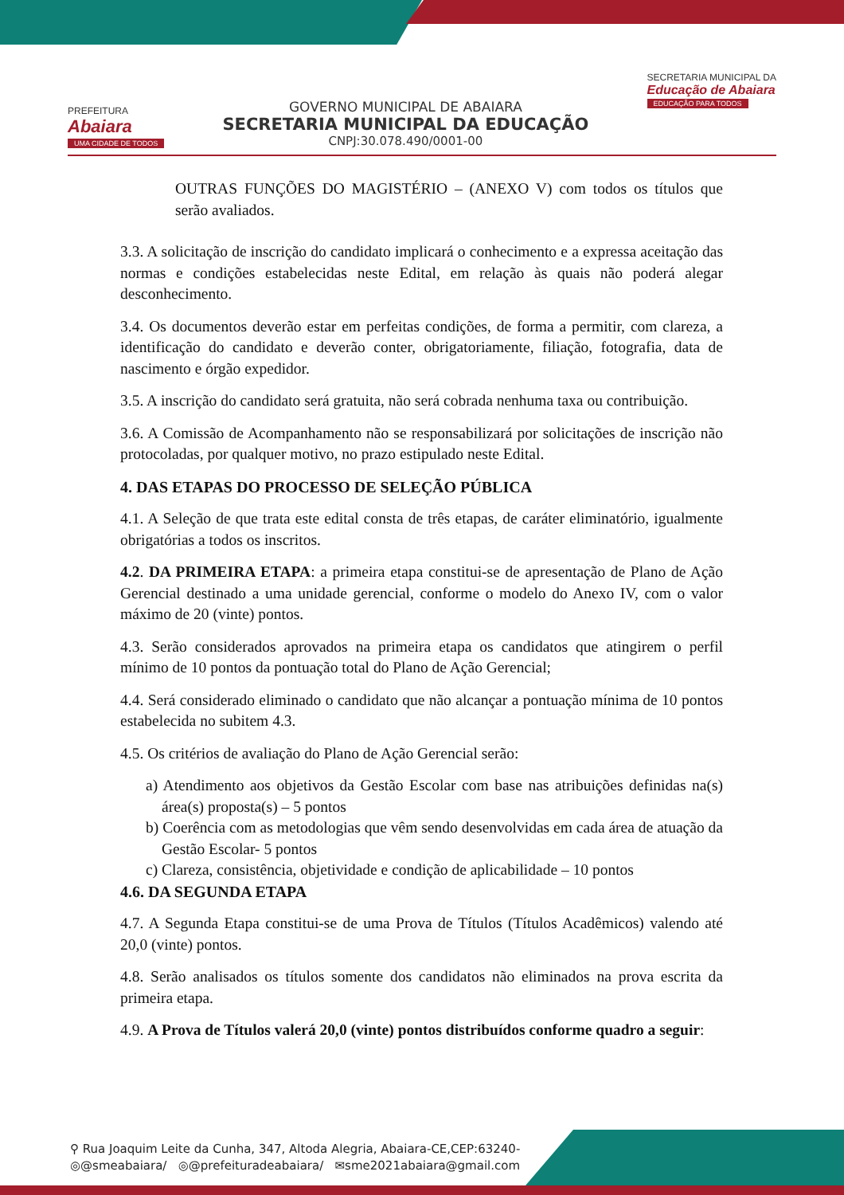PREFEITURA
Abaiara
UMA CIDADE DE TODOS
GOVERNO MUNICIPAL DE ABAIARA
SECRETARIA MUNICIPAL DA EDUCAÇÃO
CNPJ:30.078.490/0001-00
SECRETARIA MUNICIPAL DA
Educação de Abaiara
EDUCAÇÃO PARA TODOS
OUTRAS FUNÇÕES DO MAGISTÉRIO – (ANEXO V) com todos os títulos que serão avaliados.
3.3. A solicitação de inscrição do candidato implicará o conhecimento e a expressa aceitação das normas e condições estabelecidas neste Edital, em relação às quais não poderá alegar desconhecimento.
3.4. Os documentos deverão estar em perfeitas condições, de forma a permitir, com clareza, a identificação do candidato e deverão conter, obrigatoriamente, filiação, fotografia, data de nascimento e órgão expedidor.
3.5. A inscrição do candidato será gratuita, não será cobrada nenhuma taxa ou contribuição.
3.6. A Comissão de Acompanhamento não se responsabilizará por solicitações de inscrição não protocoladas, por qualquer motivo, no prazo estipulado neste Edital.
4. DAS ETAPAS DO PROCESSO DE SELEÇÃO PÚBLICA
4.1. A Seleção de que trata este edital consta de três etapas, de caráter eliminatório, igualmente obrigatórias a todos os inscritos.
4.2. DA PRIMEIRA ETAPA: a primeira etapa constitui-se de apresentação de Plano de Ação Gerencial destinado a uma unidade gerencial, conforme o modelo do Anexo IV, com o valor máximo de 20 (vinte) pontos.
4.3. Serão considerados aprovados na primeira etapa os candidatos que atingirem o perfil mínimo de 10 pontos da pontuação total do Plano de Ação Gerencial;
4.4. Será considerado eliminado o candidato que não alcançar a pontuação mínima de 10 pontos estabelecida no subitem 4.3.
4.5. Os critérios de avaliação do Plano de Ação Gerencial serão:
a) Atendimento aos objetivos da Gestão Escolar com base nas atribuições definidas na(s) área(s) proposta(s) – 5 pontos
b) Coerência com as metodologias que vêm sendo desenvolvidas em cada área de atuação da Gestão Escolar- 5 pontos
c) Clareza, consistência, objetividade e condição de aplicabilidade – 10 pontos
4.6. DA SEGUNDA ETAPA
4.7. A Segunda Etapa constitui-se de uma Prova de Títulos (Títulos Acadêmicos) valendo até 20,0 (vinte) pontos.
4.8. Serão analisados os títulos somente dos candidatos não eliminados na prova escrita da primeira etapa.
4.9. A Prova de Títulos valerá 20,0 (vinte) pontos distribuídos conforme quadro a seguir:
⚲ Rua Joaquim Leite da Cunha, 347, Altoda Alegria, Abaiara-CE,CEP:63240-
◎@smeabaiara/ ◎@prefeituradeabaiara/ ✉sme2021abaiara@gmail.com